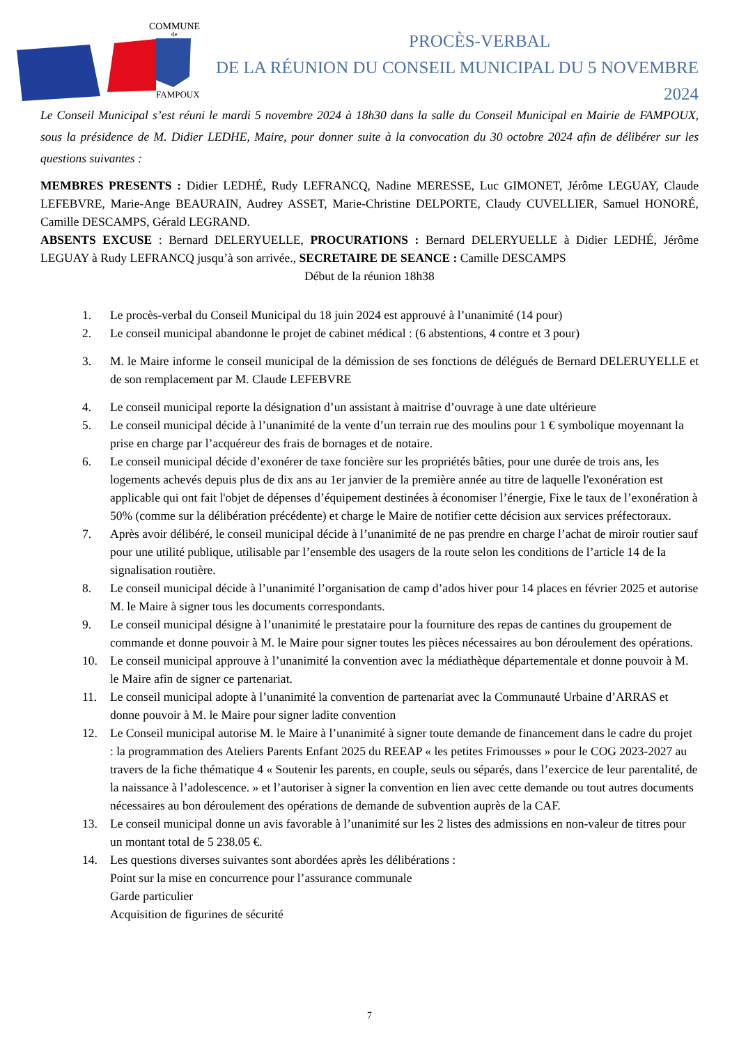COMMUNE
de
FAMPOUX
PROCÈS-VERBAL
DE LA RÉUNION DU CONSEIL MUNICIPAL DU 5 NOVEMBRE 2024
Le Conseil Municipal s’est réuni le mardi 5 novembre 2024 à 18h30 dans la salle du Conseil Municipal en Mairie de FAMPOUX, sous la présidence de M. Didier LEDHE, Maire, pour donner suite à la convocation du 30 octobre 2024 afin de délibérer sur les questions suivantes :
MEMBRES PRESENTS : Didier LEDHÉ, Rudy LEFRANCQ, Nadine MERESSE, Luc GIMONET, Jérôme LEGUAY, Claude LEFEBVRE, Marie-Ange BEAURAIN, Audrey ASSET, Marie-Christine DELPORTE, Claudy CUVELLIER, Samuel HONORÉ, Camille DESCAMPS, Gérald LEGRAND.
ABSENTS EXCUSE : Bernard DELERYUELLE, PROCURATIONS : Bernard DELERYUELLE à Didier LEDHÉ, Jérôme LEGUAY à Rudy LEFRANCQ jusqu’à son arrivée., SECRETAIRE DE SEANCE : Camille DESCAMPS
Début de la réunion 18h38
1. Le procès-verbal du Conseil Municipal du 18 juin 2024 est approuvé à l’unanimité (14 pour)
2. Le conseil municipal abandonne le projet de cabinet médical : (6 abstentions, 4 contre et 3 pour)
3. M. le Maire informe le conseil municipal de la démission de ses fonctions de délégués de Bernard DELERUYELLE et de son remplacement par M. Claude LEFEBVRE
4. Le conseil municipal reporte la désignation d’un assistant à maitrise d’ouvrage à une date ultérieure
5. Le conseil municipal décide à l’unanimité de la vente d’un terrain rue des moulins pour 1 € symbolique moyennant la prise en charge par l’acquéreur des frais de bornages et de notaire.
6. Le conseil municipal décide d’exonérer de taxe foncière sur les propriétés bâties, pour une durée de trois ans, les logements achevés depuis plus de dix ans au 1er janvier de la première année au titre de laquelle l'exonération est applicable qui ont fait l'objet de dépenses d’équipement destinées à économiser l’énergie, Fixe le taux de l’exonération à 50% (comme sur la délibération précédente) et charge le Maire de notifier cette décision aux services préfectoraux.
7. Après avoir délibéré, le conseil municipal décide à l’unanimité de ne pas prendre en charge l’achat de miroir routier sauf pour une utilité publique, utilisable par l’ensemble des usagers de la route selon les conditions de l’article 14 de la signalisation routière.
8. Le conseil municipal décide à l’unanimité l’organisation de camp d’ados hiver pour 14 places en février 2025 et autorise M. le Maire à signer tous les documents correspondants.
9. Le conseil municipal désigne à l’unanimité le prestataire pour la fourniture des repas de cantines du groupement de commande et donne pouvoir à M. le Maire pour signer toutes les pièces nécessaires au bon déroulement des opérations.
10. Le conseil municipal approuve à l’unanimité la convention avec la médiathèque départementale et donne pouvoir à M. le Maire afin de signer ce partenariat.
11. Le conseil municipal adopte à l’unanimité la convention de partenariat avec la Communauté Urbaine d’ARRAS et donne pouvoir à M. le Maire pour signer ladite convention
12. Le Conseil municipal autorise M. le Maire à l’unanimité à signer toute demande de financement dans le cadre du projet : la programmation des Ateliers Parents Enfant 2025 du REEAP « les petites Frimousses » pour le COG 2023-2027 au travers de la fiche thématique 4 « Soutenir les parents, en couple, seuls ou séparés, dans l’exercice de leur parentalité, de la naissance à l’adolescence. » et l’autoriser à signer la convention en lien avec cette demande ou tout autres documents nécessaires au bon déroulement des opérations de demande de subvention auprès de la CAF.
13. Le conseil municipal donne un avis favorable à l’unanimité sur les 2 listes des admissions en non-valeur de titres pour un montant total de 5 238.05 €.
14. Les questions diverses suivantes sont abordées après les délibérations :
Point sur la mise en concurrence pour l’assurance communale
Garde particulier
Acquisition de figurines de sécurité
7